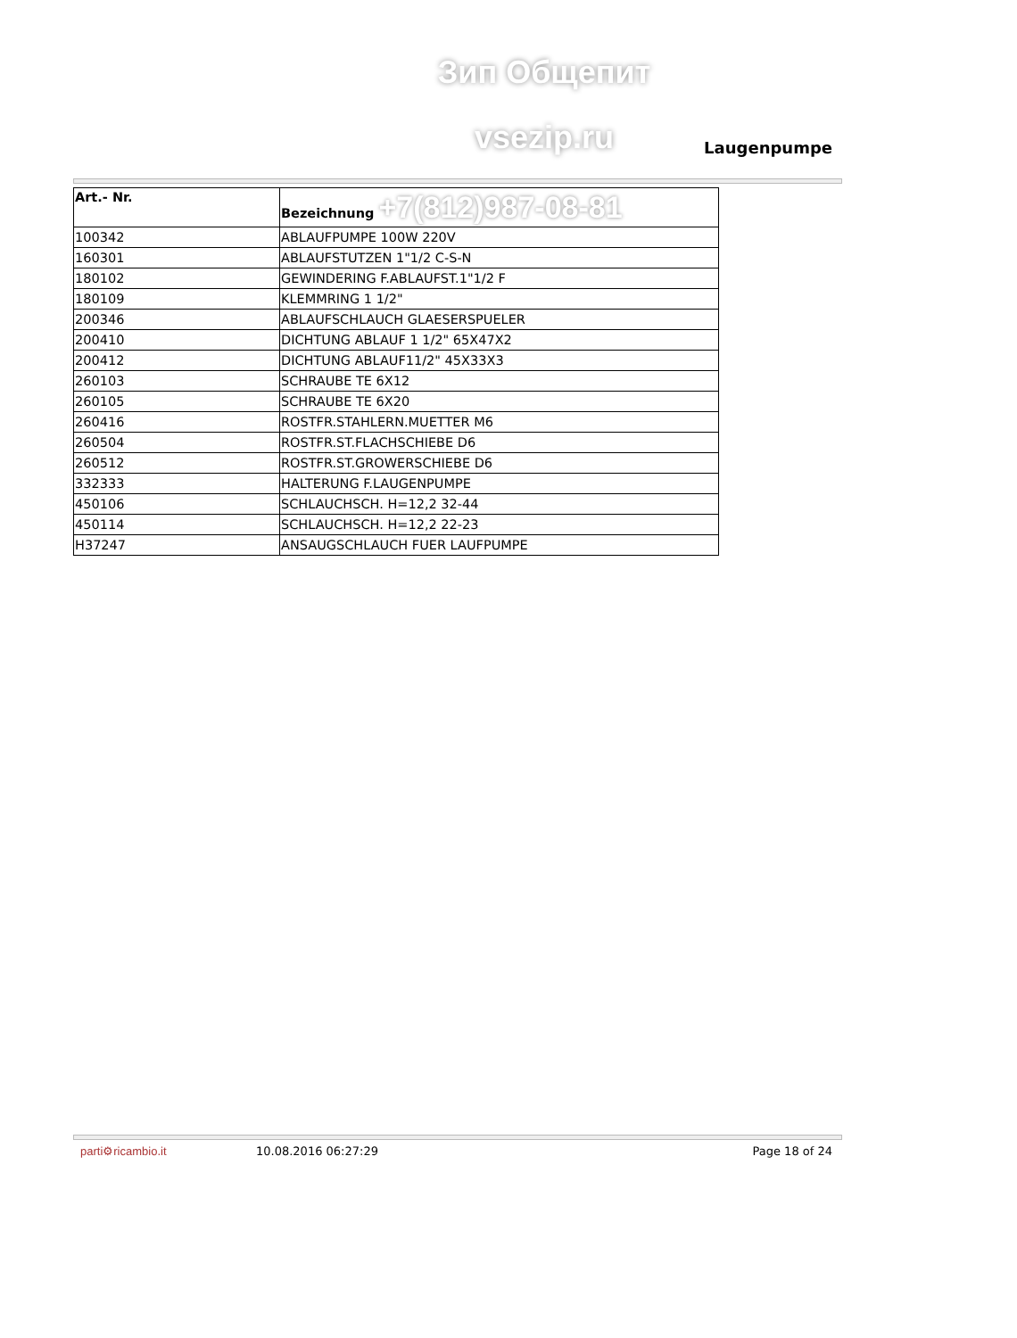Зип Общепит
vsezip.ru Laugenpumpe
| Art.- Nr. | Bezeichnung +7(812)987-08-81 |
| --- | --- |
| 100342 | ABLAUFPUMPE 100W 220V |
| 160301 | ABLAUFSTUTZEN 1"1/2 C-S-N |
| 180102 | GEWINDERING F.ABLAUFST.1"1/2 F |
| 180109 | KLEMMRING 1 1/2" |
| 200346 | ABLAUFSCHLAUCH GLAESERSPUELER |
| 200410 | DICHTUNG ABLAUF 1 1/2" 65X47X2 |
| 200412 | DICHTUNG ABLAUF11/2" 45X33X3 |
| 260103 | SCHRAUBE TE 6X12 |
| 260105 | SCHRAUBE TE 6X20 |
| 260416 | ROSTFR.STAHLERN.MUETTER M6 |
| 260504 | ROSTFR.ST.FLACHSCHIEBE D6 |
| 260512 | ROSTFR.ST.GROWERSCHIEBE D6 |
| 332333 | HALTERUNG F.LAUGENPUMPE |
| 450106 | SCHLAUCHSCH. H=12,2 32-44 |
| 450114 | SCHLAUCHSCH. H=12,2 22-23 |
| H37247 | ANSAUGSCHLAUCH FUER LAUFPUMPE |
parti⚙ricambio.it 10.08.2016 06:27:29 Page 18 of 24